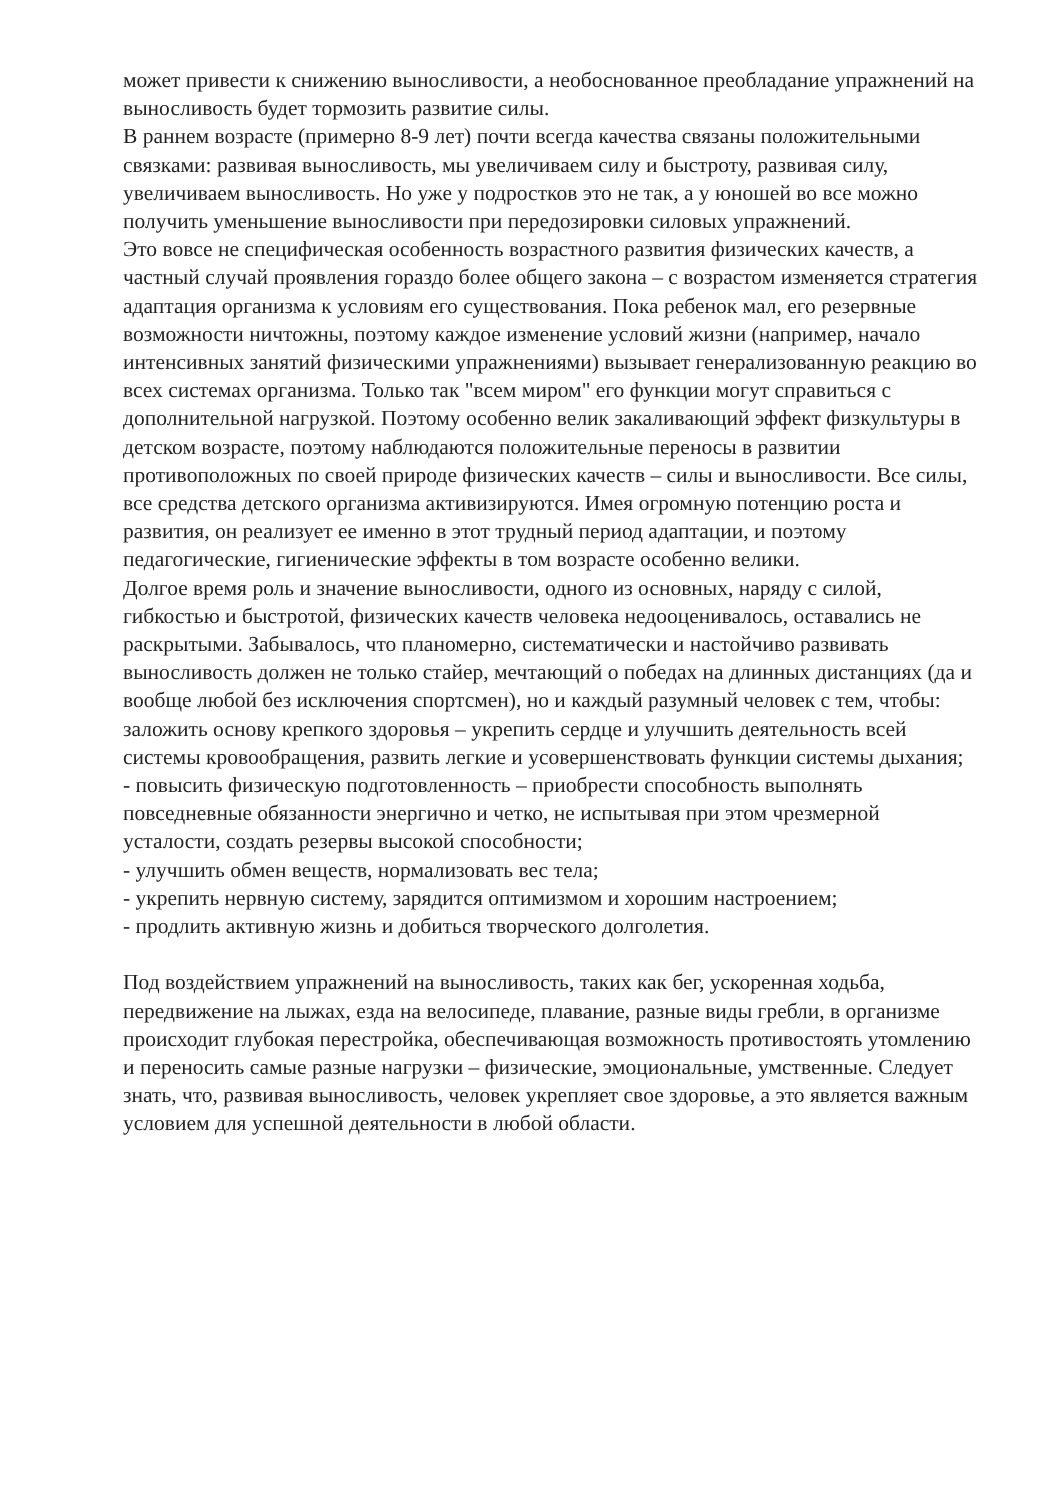может привести к снижению выносливости, а необоснованное преобладание упражнений на выносливость будет тормозить развитие силы.
В раннем возрасте (примерно 8-9 лет) почти всегда качества связаны положительными связками: развивая выносливость, мы увеличиваем силу и быстроту, развивая силу, увеличиваем выносливость. Но уже у подростков это не так, а у юношей во все можно получить уменьшение выносливости при передозировки силовых упражнений.
Это вовсе не специфическая особенность возрастного развития физических качеств, а частный случай проявления гораздо более общего закона – с возрастом изменяется стратегия адаптация организма к условиям его существования. Пока ребенок мал, его резервные возможности ничтожны, поэтому каждое изменение условий жизни (например, начало интенсивных занятий физическими упражнениями) вызывает генерализованную реакцию во всех системах организма. Только так "всем миром" его функции могут справиться с дополнительной нагрузкой. Поэтому особенно велик закаливающий эффект физкультуры в детском возрасте, поэтому наблюдаются положительные переносы в развитии противоположных по своей природе физических качеств – силы и выносливости. Все силы, все средства детского организма активизируются. Имея огромную потенцию роста и развития, он реализует ее именно в этот трудный период адаптации, и поэтому педагогические, гигиенические эффекты в том возрасте особенно велики.
Долгое время роль и значение выносливости, одного из основных, наряду с силой, гибкостью и быстротой, физических качеств человека недооценивалось, оставались не раскрытыми. Забывалось, что планомерно, систематически и настойчиво развивать выносливость должен не только стайер, мечтающий о победах на длинных дистанциях (да и вообще любой без исключения спортсмен), но и каждый разумный человек с тем, чтобы: заложить основу крепкого здоровья – укрепить сердце и улучшить деятельность всей системы кровообращения, развить легкие и усовершенствовать функции системы дыхания;
- повысить физическую подготовленность – приобрести способность выполнять повседневные обязанности энергично и четко, не испытывая при этом чрезмерной усталости, создать резервы высокой способности;
- улучшить обмен веществ, нормализовать вес тела;
- укрепить нервную систему, зарядится оптимизмом и хорошим настроением;
- продлить активную жизнь и добиться творческого долголетия.
Под воздействием упражнений на выносливость, таких как бег, ускоренная ходьба, передвижение на лыжах, езда на велосипеде, плавание, разные виды гребли, в организме происходит глубокая перестройка, обеспечивающая возможность противостоять утомлению и переносить самые разные нагрузки – физические, эмоциональные, умственные. Следует знать, что, развивая выносливость, человек укрепляет свое здоровье, а это является важным условием для успешной деятельности в любой области.